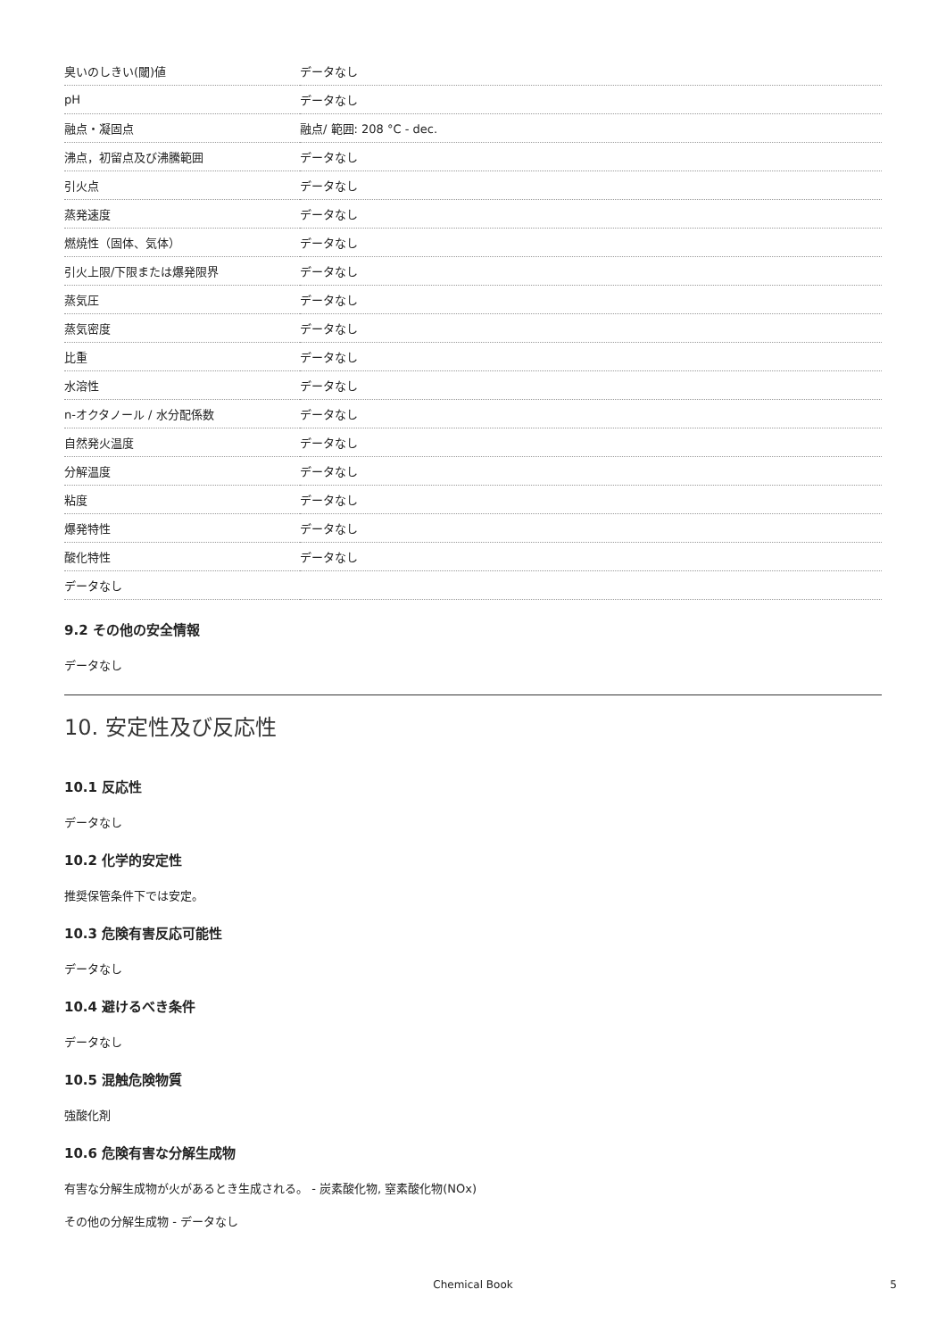| 臭いのしきい(閾)値 | データなし |
| pH | データなし |
| 融点・凝固点 | 融点/ 範囲: 208 °C - dec. |
| 沸点，初留点及び沸騰範囲 | データなし |
| 引火点 | データなし |
| 蒸発速度 | データなし |
| 燃焼性（固体、気体） | データなし |
| 引火上限/下限または爆発限界 | データなし |
| 蒸気圧 | データなし |
| 蒸気密度 | データなし |
| 比重 | データなし |
| 水溶性 | データなし |
| n-オクタノール / 水分配係数 | データなし |
| 自然発火温度 | データなし |
| 分解温度 | データなし |
| 粘度 | データなし |
| 爆発特性 | データなし |
| 酸化特性 | データなし |
| データなし | |
9.2 その他の安全情報
データなし
10. 安定性及び反応性
10.1 反応性
データなし
10.2 化学的安定性
推奨保管条件下では安定。
10.3 危険有害反応可能性
データなし
10.4 避けるべき条件
データなし
10.5 混触危険物質
強酸化剤
10.6 危険有害な分解生成物
有害な分解生成物が火があるとき生成される。 - 炭素酸化物, 窒素酸化物(NOx)
その他の分解生成物 - データなし
Chemical Book 5